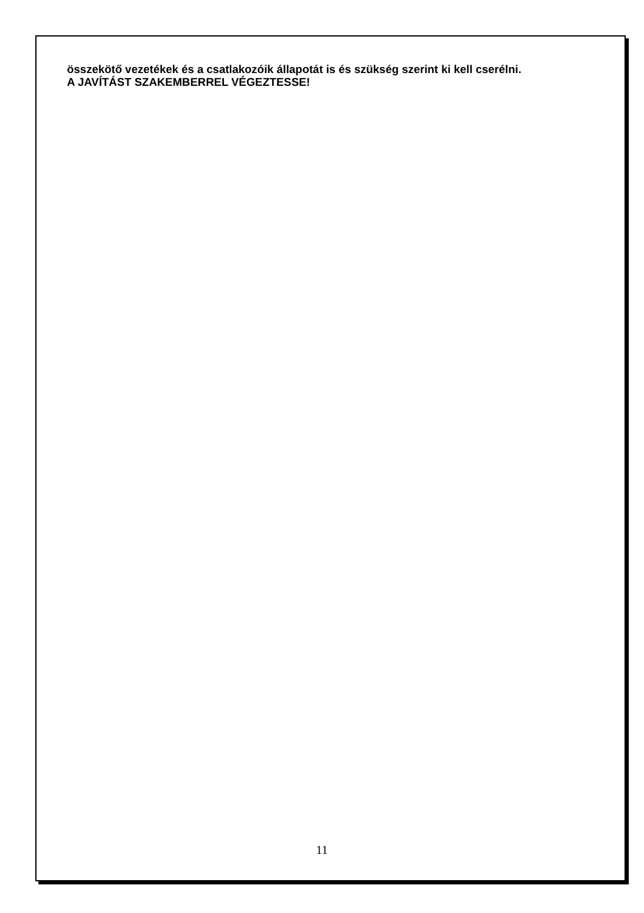összekötő vezetékek és a csatlakozóik állapotát is és szükség szerint ki kell cserélni.
A JAVÍTÁST SZAKEMBERREL VÉGEZTESSE!
11